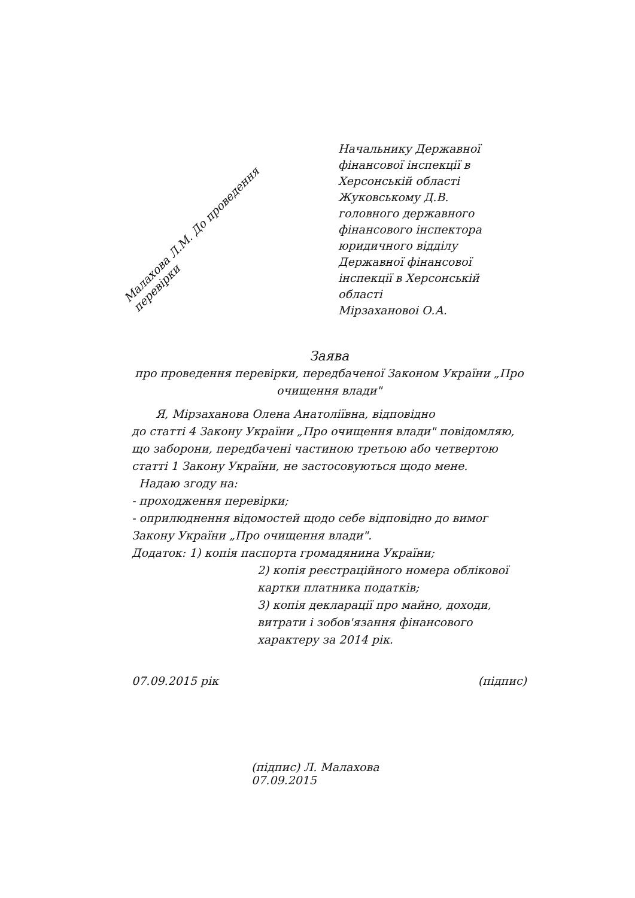Малахова Л.М. До проведення перевірки
Начальнику Державної фінансової інспекції в Херсонській області Жуковському Д.В.
головного державного фінансового інспектора юридичного відділу Державної фінансової інспекції в Херсонській області
Мірзахановоі О.А.
Заява
про проведення перевірки, передбаченої Законом України „Про очищення влади"
Я, Мірзаханова Олена Анатоліївна, відповідно
до статті 4 Закону України „Про очищення влади" повідомляю, що заборони, передбачені частиною третьою або четвертою статті 1 Закону України, не застосовуються щодо мене.
Надаю згоду на:
- проходження перевірки;
- оприлюднення відомостей щодо себе відповідно до вимог Закону України „Про очищення влади".
Додаток: 1) копія паспорта громадянина України;
2) копія реєстраційного номера облікової картки платника податків;
3) копія декларації про майно, доходи, витрати і зобов'язання фінансового характеру за 2014 рік.
07.09.2015 рік (підпис)
(підпис) Л. Малахова
07.09.2015